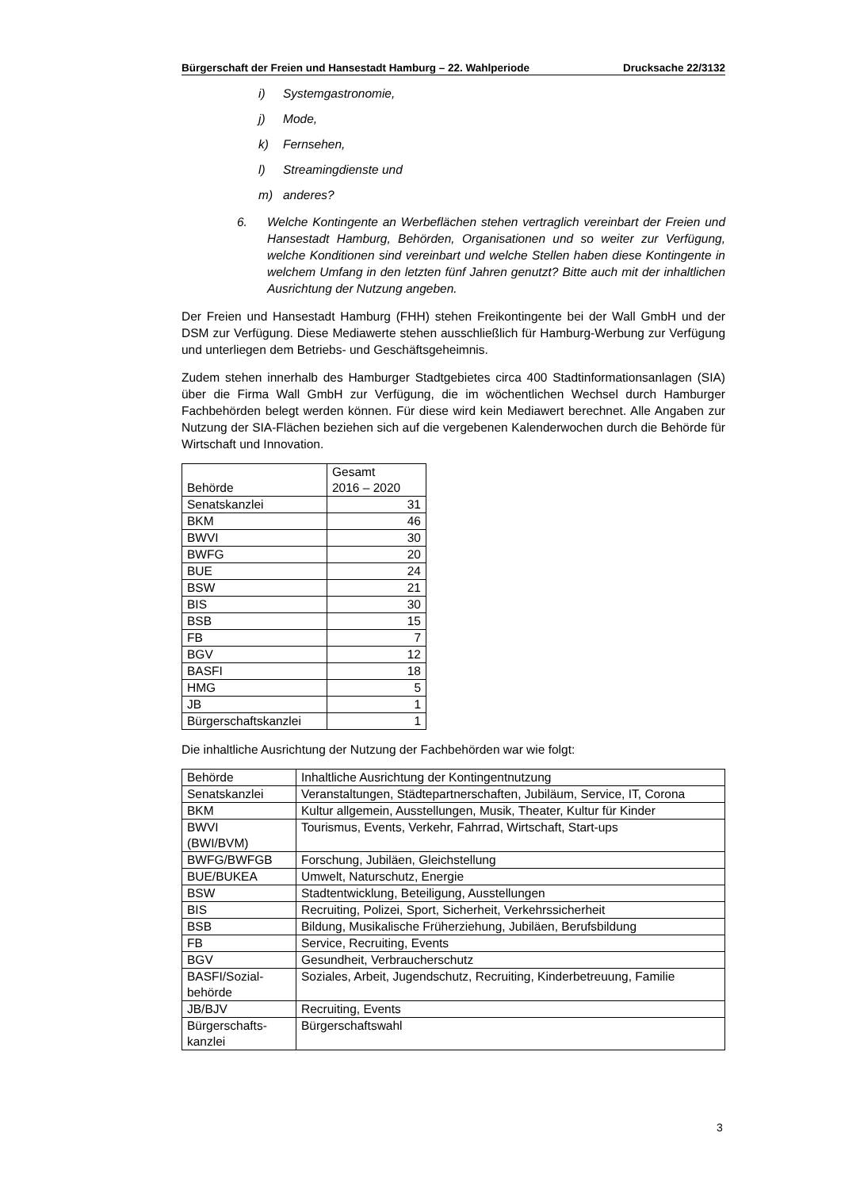Bürgerschaft der Freien und Hansestadt Hamburg – 22. Wahlperiode Drucksache 22/3132
i) Systemgastronomie,
j) Mode,
k) Fernsehen,
l) Streamingdienste und
m) anderes?
6. Welche Kontingente an Werbeflächen stehen vertraglich vereinbart der Freien und Hansestadt Hamburg, Behörden, Organisationen und so weiter zur Verfügung, welche Konditionen sind vereinbart und welche Stellen haben diese Kontingente in welchem Umfang in den letzten fünf Jahren genutzt? Bitte auch mit der inhaltlichen Ausrichtung der Nutzung angeben.
Der Freien und Hansestadt Hamburg (FHH) stehen Freikontingente bei der Wall GmbH und der DSM zur Verfügung. Diese Mediawerte stehen ausschließlich für Hamburg-Werbung zur Verfügung und unterliegen dem Betriebs- und Geschäftsgeheimnis.
Zudem stehen innerhalb des Hamburger Stadtgebietes circa 400 Stadtinformations­anlagen (SIA) über die Firma Wall GmbH zur Verfügung, die im wöchentlichen Wechsel durch Hamburger Fachbehörden belegt werden können. Für diese wird kein Mediawert berechnet. Alle Angaben zur Nutzung der SIA-Flächen beziehen sich auf die vergebenen Kalenderwochen durch die Behörde für Wirtschaft und Innovation.
| Behörde | Gesamt 2016 – 2020 |
| --- | --- |
| Senatskanzlei | 31 |
| BKM | 46 |
| BWVI | 30 |
| BWFG | 20 |
| BUE | 24 |
| BSW | 21 |
| BIS | 30 |
| BSB | 15 |
| FB | 7 |
| BGV | 12 |
| BASFI | 18 |
| HMG | 5 |
| JB | 1 |
| Bürgerschaftskanzlei | 1 |
Die inhaltliche Ausrichtung der Nutzung der Fachbehörden war wie folgt:
| Behörde | Inhaltliche Ausrichtung der Kontingentnutzung |
| --- | --- |
| Senatskanzlei | Veranstaltungen, Städtepartnerschaften, Jubiläum, Service, IT, Corona |
| BKM | Kultur allgemein, Ausstellungen, Musik, Theater, Kultur für Kinder |
| BWVI (BWI/BVM) | Tourismus, Events, Verkehr, Fahrrad, Wirtschaft, Start-ups |
| BWFG/BWFGB | Forschung, Jubiläen, Gleichstellung |
| BUE/BUKEA | Umwelt, Naturschutz, Energie |
| BSW | Stadtentwicklung, Beteiligung, Ausstellungen |
| BIS | Recruiting, Polizei, Sport, Sicherheit, Verkehrssicherheit |
| BSB | Bildung, Musikalische Früherziehung, Jubiläen, Berufsbildung |
| FB | Service, Recruiting, Events |
| BGV | Gesundheit, Verbraucherschutz |
| BASFI/Sozial- behörde | Soziales, Arbeit, Jugendschutz, Recruiting, Kinderbetreuung, Familie |
| JB/BJV | Recruiting, Events |
| Bürgerschafts- kanzlei | Bürgerschaftswahl |
3